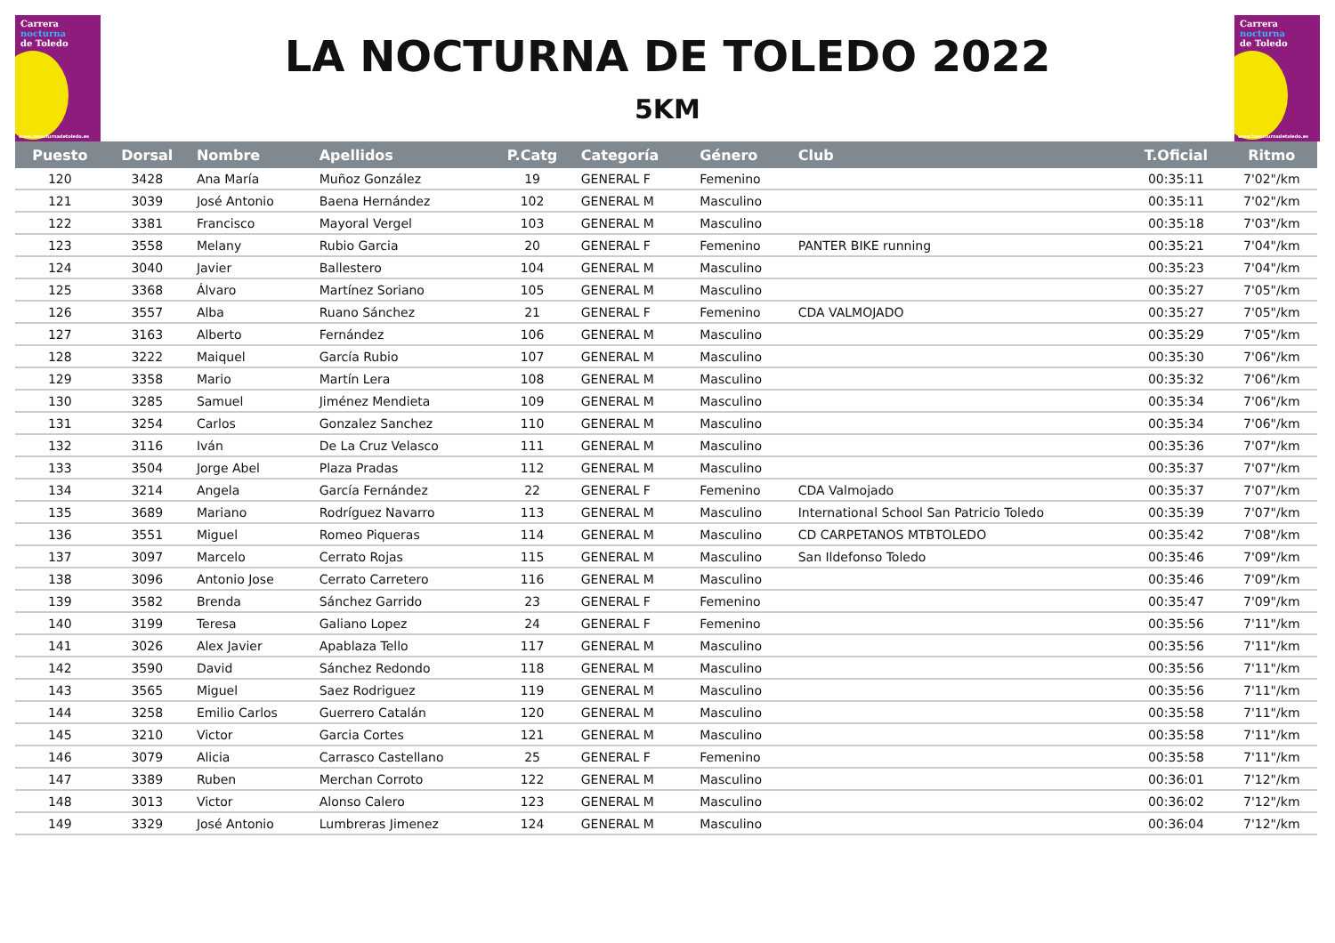Carrera
nocturna
de Toledo
www.lanocturnadetoledo.es
LA NOCTURNA DE TOLEDO 2022
5KM
Carrera
nocturna
de Toledo
www.lanocturnadetoledo.es
| Puesto | Dorsal | Nombre | Apellidos | P.Catg | Categoría | Género | Club | T.Oficial | Ritmo |
| --- | --- | --- | --- | --- | --- | --- | --- | --- | --- |
| 120 | 3428 | Ana María | Muñoz González | 19 | GENERAL F | Femenino | | 00:35:11 | 7'02"/km |
| 121 | 3039 | José Antonio | Baena Hernández | 102 | GENERAL M | Masculino | | 00:35:11 | 7'02"/km |
| 122 | 3381 | Francisco | Mayoral Vergel | 103 | GENERAL M | Masculino | | 00:35:18 | 7'03"/km |
| 123 | 3558 | Melany | Rubio Garcia | 20 | GENERAL F | Femenino | PANTER BIKE running | 00:35:21 | 7'04"/km |
| 124 | 3040 | Javier | Ballestero | 104 | GENERAL M | Masculino | | 00:35:23 | 7'04"/km |
| 125 | 3368 | Álvaro | Martínez Soriano | 105 | GENERAL M | Masculino | | 00:35:27 | 7'05"/km |
| 126 | 3557 | Alba | Ruano Sánchez | 21 | GENERAL F | Femenino | CDA VALMOJADO | 00:35:27 | 7'05"/km |
| 127 | 3163 | Alberto | Fernández | 106 | GENERAL M | Masculino | | 00:35:29 | 7'05"/km |
| 128 | 3222 | Maiquel | García Rubio | 107 | GENERAL M | Masculino | | 00:35:30 | 7'06"/km |
| 129 | 3358 | Mario | Martín Lera | 108 | GENERAL M | Masculino | | 00:35:32 | 7'06"/km |
| 130 | 3285 | Samuel | Jiménez Mendieta | 109 | GENERAL M | Masculino | | 00:35:34 | 7'06"/km |
| 131 | 3254 | Carlos | Gonzalez Sanchez | 110 | GENERAL M | Masculino | | 00:35:34 | 7'06"/km |
| 132 | 3116 | Iván | De La Cruz Velasco | 111 | GENERAL M | Masculino | | 00:35:36 | 7'07"/km |
| 133 | 3504 | Jorge Abel | Plaza Pradas | 112 | GENERAL M | Masculino | | 00:35:37 | 7'07"/km |
| 134 | 3214 | Angela | García Fernández | 22 | GENERAL F | Femenino | CDA Valmojado | 00:35:37 | 7'07"/km |
| 135 | 3689 | Mariano | Rodríguez Navarro | 113 | GENERAL M | Masculino | International School San Patricio Toledo | 00:35:39 | 7'07"/km |
| 136 | 3551 | Miguel | Romeo Piqueras | 114 | GENERAL M | Masculino | CD CARPETANOS MTBTOLEDO | 00:35:42 | 7'08"/km |
| 137 | 3097 | Marcelo | Cerrato Rojas | 115 | GENERAL M | Masculino | San Ildefonso Toledo | 00:35:46 | 7'09"/km |
| 138 | 3096 | Antonio Jose | Cerrato Carretero | 116 | GENERAL M | Masculino | | 00:35:46 | 7'09"/km |
| 139 | 3582 | Brenda | Sánchez Garrido | 23 | GENERAL F | Femenino | | 00:35:47 | 7'09"/km |
| 140 | 3199 | Teresa | Galiano Lopez | 24 | GENERAL F | Femenino | | 00:35:56 | 7'11"/km |
| 141 | 3026 | Alex Javier | Apablaza Tello | 117 | GENERAL M | Masculino | | 00:35:56 | 7'11"/km |
| 142 | 3590 | David | Sánchez Redondo | 118 | GENERAL M | Masculino | | 00:35:56 | 7'11"/km |
| 143 | 3565 | Miguel | Saez Rodriguez | 119 | GENERAL M | Masculino | | 00:35:56 | 7'11"/km |
| 144 | 3258 | Emilio Carlos | Guerrero Catalán | 120 | GENERAL M | Masculino | | 00:35:58 | 7'11"/km |
| 145 | 3210 | Victor | Garcia Cortes | 121 | GENERAL M | Masculino | | 00:35:58 | 7'11"/km |
| 146 | 3079 | Alicia | Carrasco Castellano | 25 | GENERAL F | Femenino | | 00:35:58 | 7'11"/km |
| 147 | 3389 | Ruben | Merchan Corroto | 122 | GENERAL M | Masculino | | 00:36:01 | 7'12"/km |
| 148 | 3013 | Victor | Alonso Calero | 123 | GENERAL M | Masculino | | 00:36:02 | 7'12"/km |
| 149 | 3329 | José Antonio | Lumbreras Jimenez | 124 | GENERAL M | Masculino | | 00:36:04 | 7'12"/km |